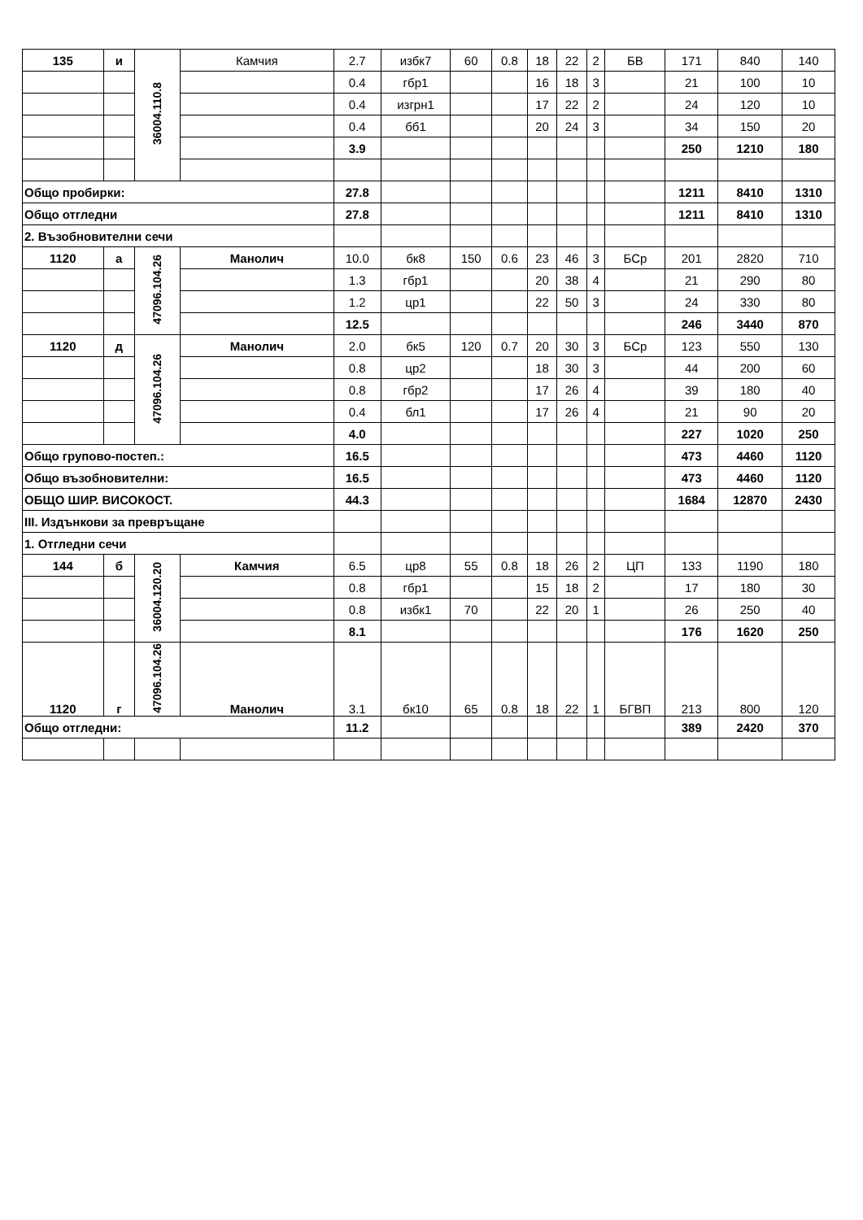| 135 | и | 36004.110.8 | Камчия | 2.7 | избк7 | 60 | 0.8 | 18 | 22 | 2 | БВ | 171 | 840 | 140 |
| | | | | 0.4 | гбр1 | | | 16 | 18 | 3 | | 21 | 100 | 10 |
| | | | | 0.4 | изгрн1 | | | 17 | 22 | 2 | | 24 | 120 | 10 |
| | | | | 0.4 | бб1 | | | 20 | 24 | 3 | | 34 | 150 | 20 |
| | | | | 3.9 | | | | | | | | 250 | 1210 | 180 |
| Общо пробирки: | | | | 27.8 | | | | | | | | 1211 | 8410 | 1310 |
| Общо отгледни | | | | 27.8 | | | | | | | | 1211 | 8410 | 1310 |
| 2. Възобновителни сечи | | | | | | | | | | | | | | |
| 1120 | а | 47096.104.26 | Манолич | 10.0 | бк8 | 150 | 0.6 | 23 | 46 | 3 | БСр | 201 | 2820 | 710 |
| | | | | 1.3 | гбр1 | | | 20 | 38 | 4 | | 21 | 290 | 80 |
| | | | | 1.2 | цр1 | | | 22 | 50 | 3 | | 24 | 330 | 80 |
| | | | | 12.5 | | | | | | | | 246 | 3440 | 870 |
| 1120 | д | 47096.104.26 | Манолич | 2.0 | бк5 | 120 | 0.7 | 20 | 30 | 3 | БСр | 123 | 550 | 130 |
| | | | | 0.8 | цр2 | | | 18 | 30 | 3 | | 44 | 200 | 60 |
| | | | | 0.8 | гбр2 | | | 17 | 26 | 4 | | 39 | 180 | 40 |
| | | | | 0.4 | бл1 | | | 17 | 26 | 4 | | 21 | 90 | 20 |
| | | | | 4.0 | | | | | | | | 227 | 1020 | 250 |
| Общо групово-постеп.: | | | | 16.5 | | | | | | | | 473 | 4460 | 1120 |
| Общо възобновителни: | | | | 16.5 | | | | | | | | 473 | 4460 | 1120 |
| ОБЩО ШИР. ВИСОКОСТ. | | | | 44.3 | | | | | | | | 1684 | 12870 | 2430 |
| III. Издънкови за превръщане | | | | | | | | | | | | | | |
| 1. Отгледни сечи | | | | | | | | | | | | | | |
| 144 | б | 36004.120.20 | Камчия | 6.5 | цр8 | 55 | 0.8 | 18 | 26 | 2 | ЦП | 133 | 1190 | 180 |
| | | | | 0.8 | гбр1 | | | 15 | 18 | 2 | | 17 | 180 | 30 |
| | | | | 0.8 | избк1 | 70 | | 22 | 20 | 1 | | 26 | 250 | 40 |
| | | | | 8.1 | | | | | | | | 176 | 1620 | 250 |
| 1120 | г | 47096.104.26 | Манолич | 3.1 | бк10 | 65 | 0.8 | 18 | 22 | 1 | БГВП | 213 | 800 | 120 |
| Общо отгледни: | | | | 11.2 | | | | | | | | 389 | 2420 | 370 |